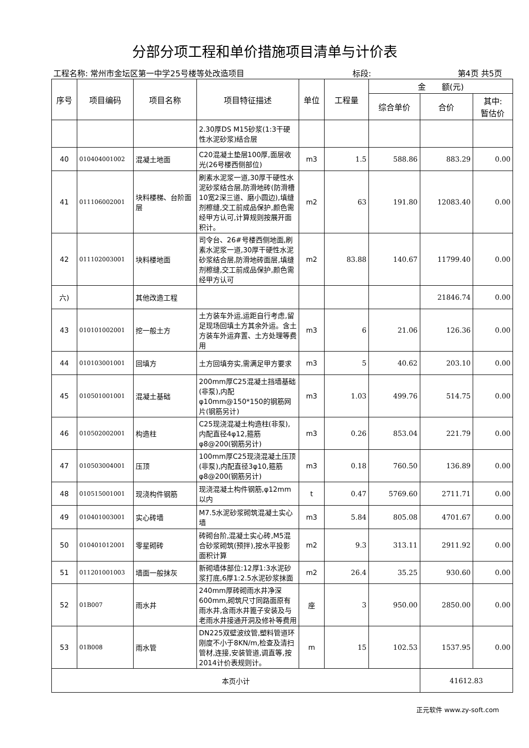分部分项工程和单价措施项目清单与计价表
工程名称: 常州市金坛区第一中学25号楼等处改造项目 标段: 第4页 共5页
| 序号 | 项目编码 | 项目名称 | 项目特征描述 | 单位 | 工程量 | 金 额(元) | | |
| --- | --- | --- | --- | --- | --- | --- | --- | --- |
| | | | | | | 综合单价 | 合价 | 其中: 暂估价 |
| | | | 2.30厚DS M15砂浆(1:3干硬性水泥砂浆)结合层 | | | | | |
| 40 | 010404001002 | 混凝土地面 | C20混凝土垫层100厚,面层收光(26号楼西侧部位) | m3 | 1.5 | 588.86 | 883.29 | 0.00 |
| 41 | 011106002001 | 块料楼梯、台阶面层 | 刷素水泥浆一道,30厚干硬性水泥砂浆结合层,防滑地砖(防滑槽10宽2深三道、磨小圆边),填缝剂檫缝,交工前成品保护,颜色需经甲方认可,计算规则按展开面积计。 | m2 | 63 | 191.80 | 12083.40 | 0.00 |
| 42 | 011102003001 | 块料楼地面 | 司令台、26#号楼西侧地面,刷素水泥浆一道,30厚干硬性水泥砂浆结合层,防滑地砖面层,填缝剂檫缝,交工前成品保护,颜色需经甲方认可 | m2 | 83.88 | 140.67 | 11799.40 | 0.00 |
| 六) | | 其他改造工程 | | | | | 21846.74 | 0.00 |
| 43 | 010101002001 | 挖一般土方 | 土方装车外运,运距自行考虑,留足现场回填土方其余外运。含土方装车外运弃置、土方处理等费用 | m3 | 6 | 21.06 | 126.36 | 0.00 |
| 44 | 010103001001 | 回填方 | 土方回填夯实,需满足甲方要求 | m3 | 5 | 40.62 | 203.10 | 0.00 |
| 45 | 010501001001 | 混凝土基础 | 200mm厚C25混凝土挡墙基础(非泵),内配φ10mm@150*150的钢筋网片(钢筋另计) | m3 | 1.03 | 499.76 | 514.75 | 0.00 |
| 46 | 010502002001 | 构造柱 | C25现浇混凝土构造柱(非泵),内配直径4φ12,箍筋φ8@200(钢筋另计) | m3 | 0.26 | 853.04 | 221.79 | 0.00 |
| 47 | 010503004001 | 压顶 | 100mm厚C25现浇混凝土压顶(非泵),内配直径3φ10,箍筋φ8@200(钢筋另计) | m3 | 0.18 | 760.50 | 136.89 | 0.00 |
| 48 | 010515001001 | 现浇构件钢筋 | 现浇混凝土构件钢筋,φ12mm以内 | t | 0.47 | 5769.60 | 2711.71 | 0.00 |
| 49 | 010401003001 | 实心砖墙 | M7.5水泥砂浆砌筑混凝土实心墙 | m3 | 5.84 | 805.08 | 4701.67 | 0.00 |
| 50 | 010401012001 | 零星砌砖 | 砖砌台阶,混凝土实心砖,M5混合砂浆砌筑(预拌),按水平投影面积计算 | m2 | 9.3 | 313.11 | 2911.92 | 0.00 |
| 51 | 011201001003 | 墙面一般抹灰 | 新砌墙体部位:12厚1:3水泥砂浆打底,6厚1:2.5水泥砂浆抹面 | m2 | 26.4 | 35.25 | 930.60 | 0.00 |
| 52 | 01B007 | 雨水井 | 240mm厚砖砌雨水井净深600mm,砌筑尺寸同路面原有雨水井,含雨水井篦子安装及与老雨水井接通开洞及修补等费用 | 座 | 3 | 950.00 | 2850.00 | 0.00 |
| 53 | 01B008 | 雨水管 | DN225双壁波纹管,塑料管道环刚度不小于8KN/m,检查及清扫管材,连接,安装管道,调直等,按2014计价表规则计。 | m | 15 | 102.53 | 1537.95 | 0.00 |
| 本页小计 | | | | | | | 41612.83 | |
正元软件 www.zy-soft.com